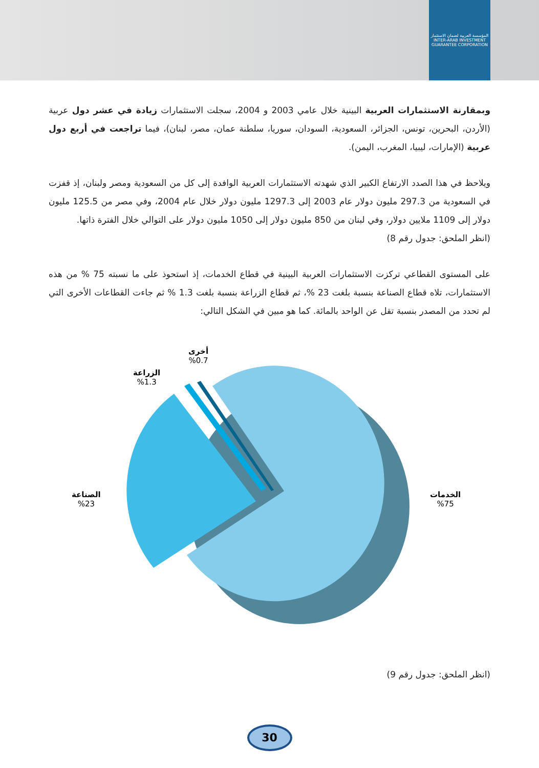المؤسسة العربية لضمان الاستثمار
INTER-ARAB INVESTMENT GUARANTEE CORPORATION
وبمقارنة الاستثمارات العربية البينية خلال عامي 2003 و 2004، سجلت الاستثمارات زيادة في عشر دول عربية (الأردن، البحرين، تونس، الجزائر، السعودية، السودان، سوريا، سلطنة عمان، مصر، لبنان)، فيما تراجعت في أربع دول عربية (الإمارات، ليبيا، المغرب، اليمن).
ويلاحظ في هذا الصدد الارتفاع الكبير الذي شهدته الاستثمارات العربية الوافدة إلى كل من السعودية ومصر ولبنان، إذ قفزت في السعودية من 297.3 مليون دولار عام 2003 إلى 1297.3 مليون دولار خلال عام 2004، وفي مصر من 125.5 مليون دولار إلى 1109 ملايين دولار، وفي لبنان من 850 مليون دولار إلى 1050 مليون دولار على التوالي خلال الفترة ذاتها.
(انظر الملحق: جدول رقم 8)
على المستوى القطاعي تركزت الاستثمارات العربية البينية في قطاع الخدمات، إذ استحوذ على ما نسبته 75 % من هذه الاستثمارات، تلاه قطاع الصناعة بنسبة بلغت 23 %، ثم قطاع الزراعة بنسبة بلغت 1.3 % ثم جاءت القطاعات الأخرى التي لم تحدد من المصدر بنسبة تقل عن الواحد بالمائة. كما هو مبين في الشكل التالي:
أخرى
%0.7
الزراعة
%1.3
الصناعة
%23
الخدمات
%75
(انظر الملحق: جدول رقم 9)
30